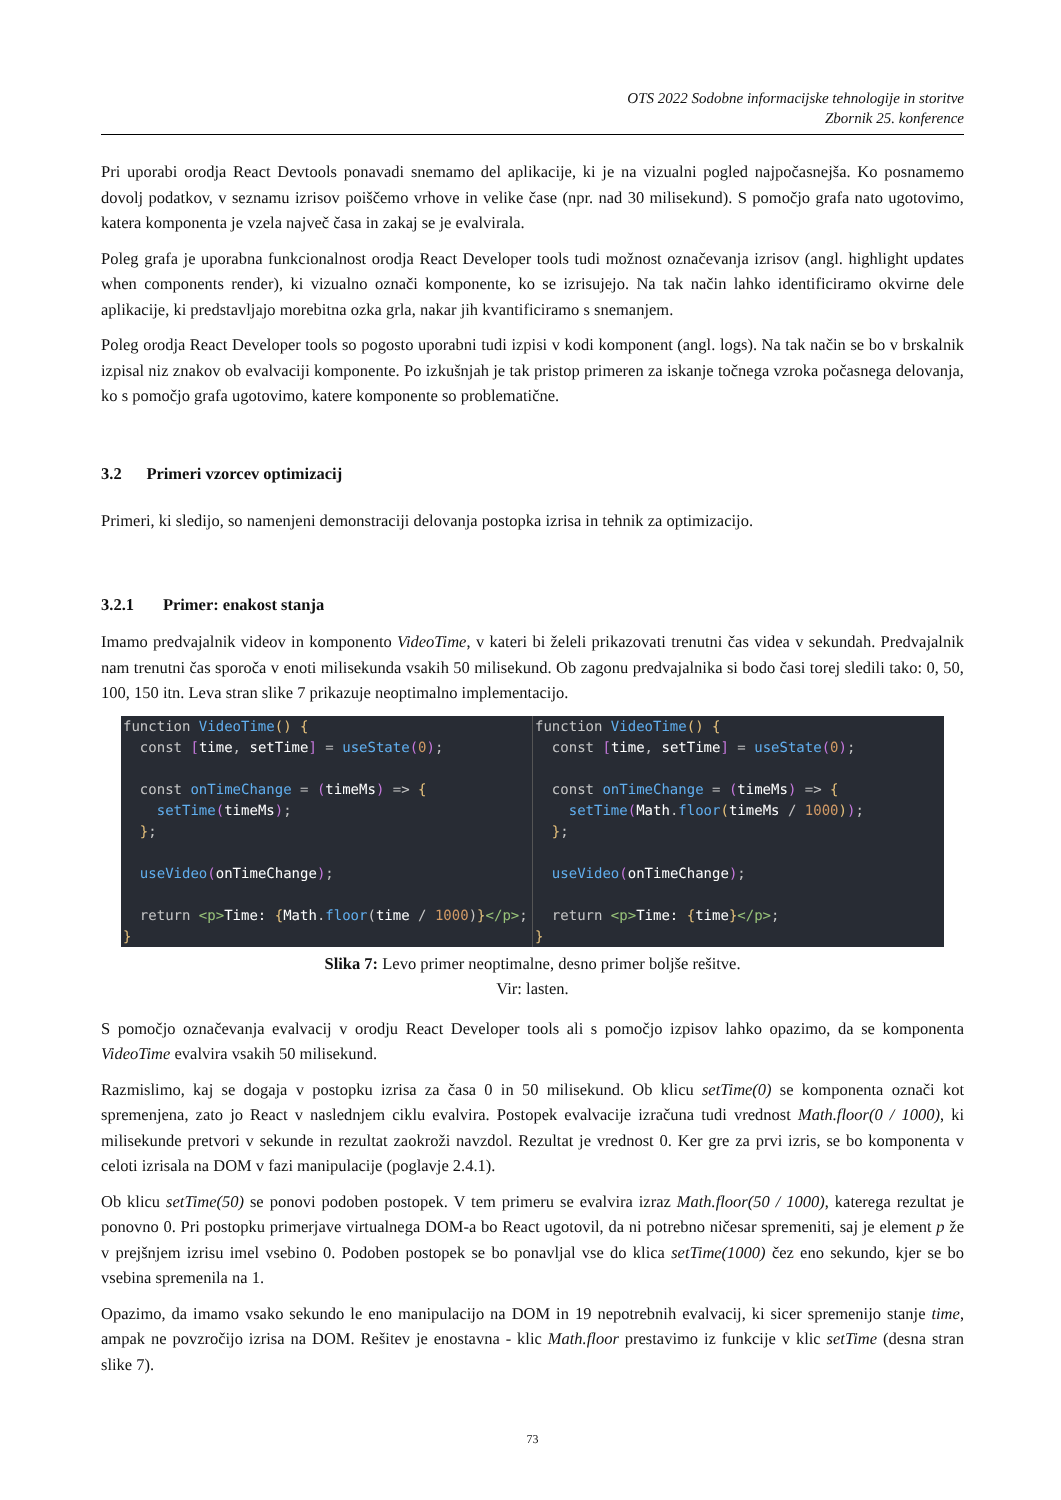OTS 2022 Sodobne informacijske tehnologije in storitve
Zbornik 25. konference
Pri uporabi orodja React Devtools ponavadi snemamo del aplikacije, ki je na vizualni pogled najpočasnejša. Ko posnamemo dovolj podatkov, v seznamu izrisov poiščemo vrhove in velike čase (npr. nad 30 milisekund). S pomočjo grafa nato ugotovimo, katera komponenta je vzela največ časa in zakaj se je evalvirala.
Poleg grafa je uporabna funkcionalnost orodja React Developer tools tudi možnost označevanja izrisov (angl. highlight updates when components render), ki vizualno označi komponente, ko se izrisujejo. Na tak način lahko identificiramo okvirne dele aplikacije, ki predstavljajo morebitna ozka grla, nakar jih kvantificiramo s snemanjem.
Poleg orodja React Developer tools so pogosto uporabni tudi izpisi v kodi komponent (angl. logs). Na tak način se bo v brskalnik izpisal niz znakov ob evalvaciji komponente. Po izkušnjah je tak pristop primeren za iskanje točnega vzroka počasnega delovanja, ko s pomočjo grafa ugotovimo, katere komponente so problematične.
3.2 Primeri vzorcev optimizacij
Primeri, ki sledijo, so namenjeni demonstraciji delovanja postopka izrisa in tehnik za optimizacijo.
3.2.1 Primer: enakost stanja
Imamo predvajalnik videov in komponento VideoTime, v kateri bi želeli prikazovati trenutni čas videa v sekundah. Predvajalnik nam trenutni čas sporoča v enoti milisekunda vsakih 50 milisekund. Ob zagonu predvajalnika si bodo časi torej sledili tako: 0, 50, 100, 150 itn. Leva stran slike 7 prikazuje neoptimalno implementacijo.
function VideoTime() {
  const [time, setTime] = useState(0);

  const onTimeChange = (timeMs) => {
    setTime(timeMs);
  };

  useVideo(onTimeChange);

  return <p>Time: {Math.floor(time / 1000)}</p>;
}
function VideoTime() {
  const [time, setTime] = useState(0);

  const onTimeChange = (timeMs) => {
    setTime(Math.floor(timeMs / 1000));
  };

  useVideo(onTimeChange);

  return <p>Time: {time}</p>;
}
Slika 7: Levo primer neoptimalne, desno primer boljše rešitve.
Vir: lasten.
S pomočjo označevanja evalvacij v orodju React Developer tools ali s pomočjo izpisov lahko opazimo, da se komponenta VideoTime evalvira vsakih 50 milisekund.
Razmislimo, kaj se dogaja v postopku izrisa za časa 0 in 50 milisekund. Ob klicu setTime(0) se komponenta označi kot spremenjena, zato jo React v naslednjem ciklu evalvira. Postopek evalvacije izračuna tudi vrednost Math.floor(0 / 1000), ki milisekunde pretvori v sekunde in rezultat zaokroži navzdol. Rezultat je vrednost 0. Ker gre za prvi izris, se bo komponenta v celoti izrisala na DOM v fazi manipulacije (poglavje 2.4.1).
Ob klicu setTime(50) se ponovi podoben postopek. V tem primeru se evalvira izraz Math.floor(50 / 1000), katerega rezultat je ponovno 0. Pri postopku primerjave virtualnega DOM-a bo React ugotovil, da ni potrebno ničesar spremeniti, saj je element p že v prejšnjem izrisu imel vsebino 0. Podoben postopek se bo ponavljal vse do klica setTime(1000) čez eno sekundo, kjer se bo vsebina spremenila na 1.
Opazimo, da imamo vsako sekundo le eno manipulacijo na DOM in 19 nepotrebnih evalvacij, ki sicer spremenijo stanje time, ampak ne povzročijo izrisa na DOM. Rešitev je enostavna - klic Math.floor prestavimo iz funkcije v klic setTime (desna stran slike 7).
73